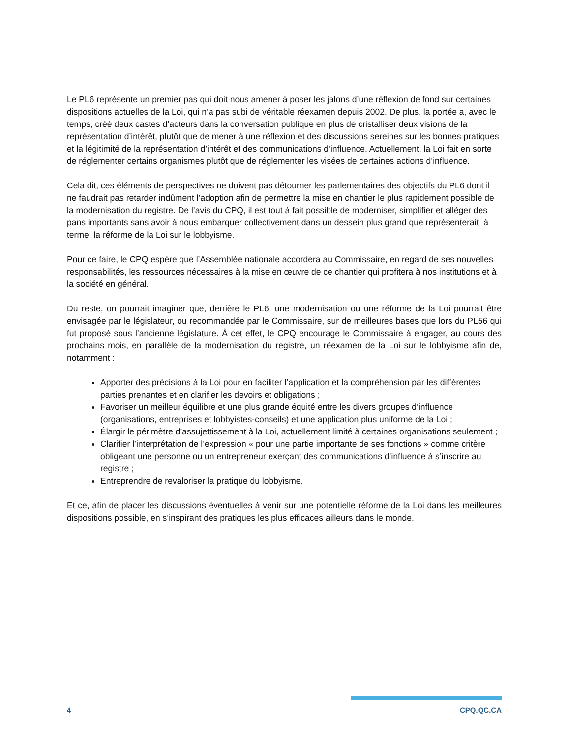Le PL6 représente un premier pas qui doit nous amener à poser les jalons d’une réflexion de fond sur certaines dispositions actuelles de la Loi, qui n’a pas subi de véritable réexamen depuis 2002. De plus, la portée a, avec le temps, créé deux castes d’acteurs dans la conversation publique en plus de cristalliser deux visions de la représentation d’intérêt, plutôt que de mener à une réflexion et des discussions sereines sur les bonnes pratiques et la légitimité de la représentation d’intérêt et des communications d’influence. Actuellement, la Loi fait en sorte de réglementer certains organismes plutôt que de réglementer les visées de certaines actions d’influence.
Cela dit, ces éléments de perspectives ne doivent pas détourner les parlementaires des objectifs du PL6 dont il ne faudrait pas retarder indûment l’adoption afin de permettre la mise en chantier le plus rapidement possible de la modernisation du registre. De l’avis du CPQ, il est tout à fait possible de moderniser, simplifier et alléger des pans importants sans avoir à nous embarquer collectivement dans un dessein plus grand que représenterait, à terme, la réforme de la Loi sur le lobbyisme.
Pour ce faire, le CPQ espère que l’Assemblée nationale accordera au Commissaire, en regard de ses nouvelles responsabilités, les ressources nécessaires à la mise en œuvre de ce chantier qui profitera à nos institutions et à la société en général.
Du reste, on pourrait imaginer que, derrière le PL6, une modernisation ou une réforme de la Loi pourrait être envisagée par le législateur, ou recommandée par le Commissaire, sur de meilleures bases que lors du PL56 qui fut proposé sous l’ancienne législature. À cet effet, le CPQ encourage le Commissaire à engager, au cours des prochains mois, en parallèle de la modernisation du registre, un réexamen de la Loi sur le lobbyisme afin de, notamment :
Apporter des précisions à la Loi pour en faciliter l’application et la compréhension par les différentes parties prenantes et en clarifier les devoirs et obligations ;
Favoriser un meilleur équilibre et une plus grande équité entre les divers groupes d’influence (organisations, entreprises et lobbyistes-conseils) et une application plus uniforme de la Loi ;
Élargir le périmètre d’assujettissement à la Loi, actuellement limité à certaines organisations seulement ;
Clarifier l’interprétation de l’expression « pour une partie importante de ses fonctions » comme critère obligeant une personne ou un entrepreneur exerçant des communications d’influence à s’inscrire au registre ;
Entreprendre de revaloriser la pratique du lobbyisme.
Et ce, afin de placer les discussions éventuelles à venir sur une potentielle réforme de la Loi dans les meilleures dispositions possible, en s’inspirant des pratiques les plus efficaces ailleurs dans le monde.
4 CPQ.QC.CA